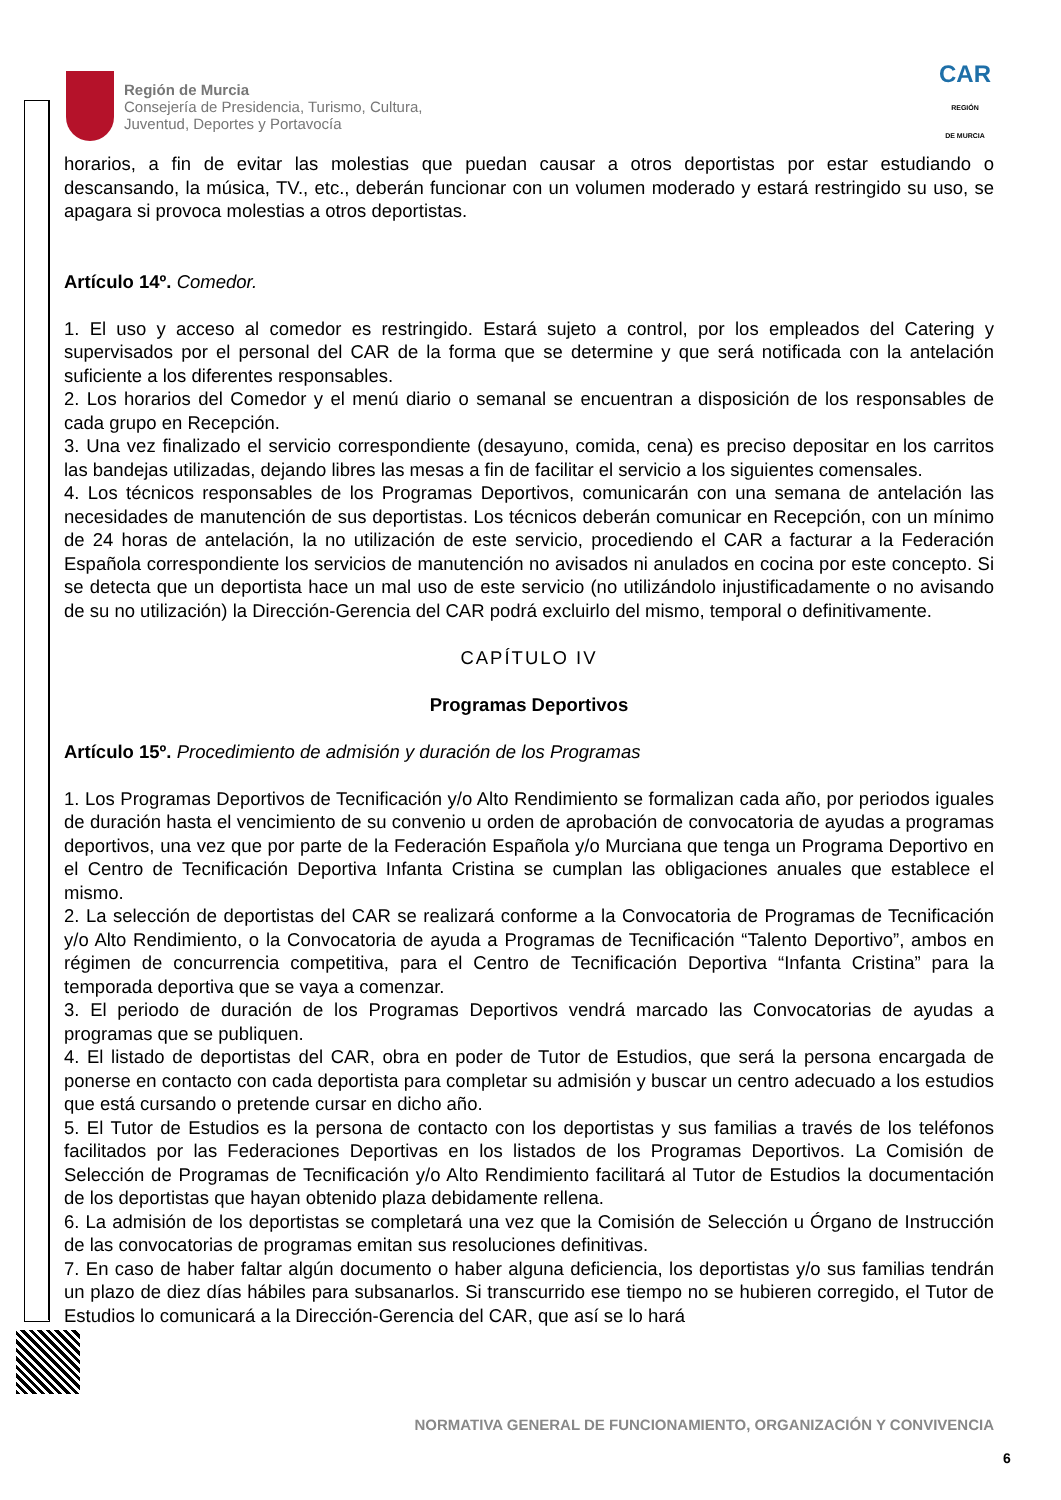Región de Murcia
Consejería de Presidencia, Turismo, Cultura,
Juventud, Deportes y Portavocía
CAR
REGIÓN
DE MURCIA
horarios, a fin de evitar las molestias que puedan causar a otros deportistas por estar estudiando o descansando, la música, TV., etc., deberán funcionar con un volumen moderado y estará restringido su uso, se apagara si provoca molestias a otros deportistas.
Artículo 14º. Comedor.
1. El uso y acceso al comedor es restringido. Estará sujeto a control, por los empleados del Catering y supervisados por el personal del CAR de la forma que se determine y que será notificada con la antelación suficiente a los diferentes responsables.
2. Los horarios del Comedor y el menú diario o semanal se encuentran a disposición de los responsables de cada grupo en Recepción.
3. Una vez finalizado el servicio correspondiente (desayuno, comida, cena) es preciso depositar en los carritos las bandejas utilizadas, dejando libres las mesas a fin de facilitar el servicio a los siguientes comensales.
4. Los técnicos responsables de los Programas Deportivos, comunicarán con una semana de antelación las necesidades de manutención de sus deportistas. Los técnicos deberán comunicar en Recepción, con un mínimo de 24 horas de antelación, la no utilización de este servicio, procediendo el CAR a facturar a la Federación Española correspondiente los servicios de manutención no avisados ni anulados en cocina por este concepto. Si se detecta que un deportista hace un mal uso de este servicio (no utilizándolo injustificadamente o no avisando de su no utilización) la Dirección-Gerencia del CAR podrá excluirlo del mismo, temporal o definitivamente.
CAPÍTULO IV
Programas Deportivos
Artículo 15º. Procedimiento de admisión y duración de los Programas
1. Los Programas Deportivos de Tecnificación y/o Alto Rendimiento se formalizan cada año, por periodos iguales de duración hasta el vencimiento de su convenio u orden de aprobación de convocatoria de ayudas a programas deportivos, una vez que por parte de la Federación Española y/o Murciana que tenga un Programa Deportivo en el Centro de Tecnificación Deportiva Infanta Cristina se cumplan las obligaciones anuales que establece el mismo.
2. La selección de deportistas del CAR se realizará conforme a la Convocatoria de Programas de Tecnificación y/o Alto Rendimiento, o la Convocatoria de ayuda a Programas de Tecnificación “Talento Deportivo”, ambos en régimen de concurrencia competitiva, para el Centro de Tecnificación Deportiva “Infanta Cristina” para la temporada deportiva que se vaya a comenzar.
3. El periodo de duración de los Programas Deportivos vendrá marcado las Convocatorias de ayudas a programas que se publiquen.
4. El listado de deportistas del CAR, obra en poder de Tutor de Estudios, que será la persona encargada de ponerse en contacto con cada deportista para completar su admisión y buscar un centro adecuado a los estudios que está cursando o pretende cursar en dicho año.
5. El Tutor de Estudios es la persona de contacto con los deportistas y sus familias a través de los teléfonos facilitados por las Federaciones Deportivas en los listados de los Programas Deportivos. La Comisión de Selección de Programas de Tecnificación y/o Alto Rendimiento facilitará al Tutor de Estudios la documentación de los deportistas que hayan obtenido plaza debidamente rellena.
6. La admisión de los deportistas se completará una vez que la Comisión de Selección u Órgano de Instrucción de las convocatorias de programas emitan sus resoluciones definitivas.
7. En caso de haber faltar algún documento o haber alguna deficiencia, los deportistas y/o sus familias tendrán un plazo de diez días hábiles para subsanarlos. Si transcurrido ese tiempo no se hubieren corregido, el Tutor de Estudios lo comunicará a la Dirección-Gerencia del CAR, que así se lo hará
NORMATIVA GENERAL DE FUNCIONAMIENTO, ORGANIZACIÓN Y CONVIVENCIA
6